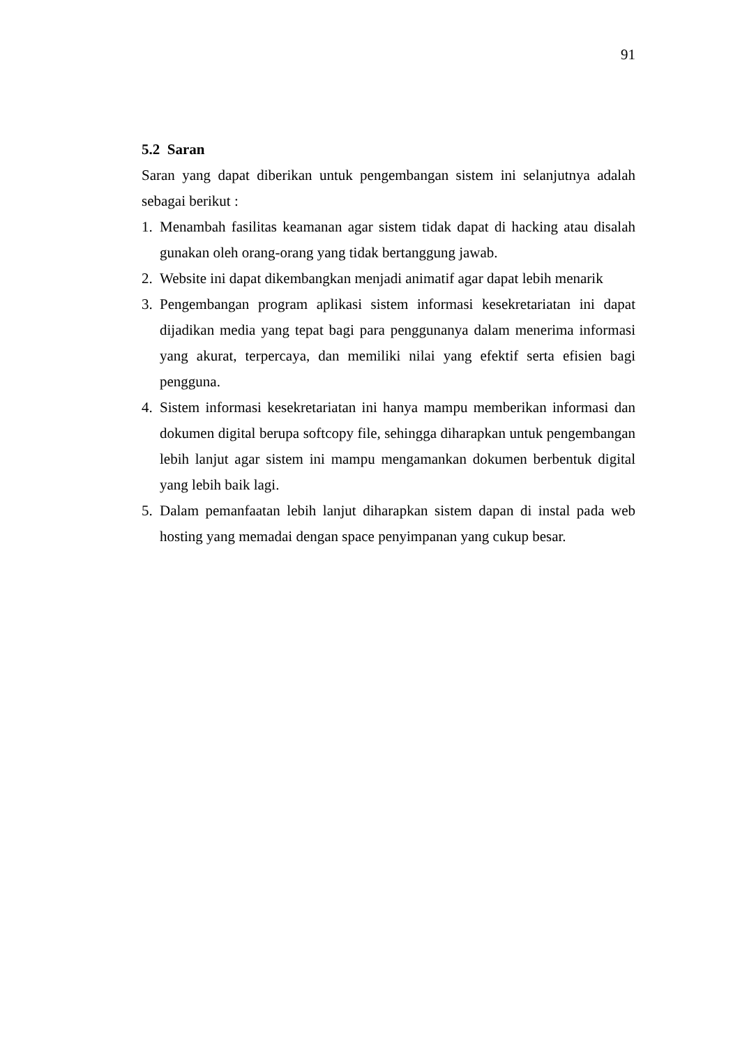91
5.2 Saran
Saran yang dapat diberikan untuk pengembangan sistem ini selanjutnya adalah sebagai berikut :
1. Menambah fasilitas keamanan agar sistem tidak dapat di hacking atau disalah gunakan oleh orang-orang yang tidak bertanggung jawab.
2. Website ini dapat dikembangkan menjadi animatif agar dapat lebih menarik
3. Pengembangan program aplikasi sistem informasi kesekretariatan ini dapat dijadikan media yang tepat bagi para penggunanya dalam menerima informasi yang akurat, terpercaya, dan memiliki nilai yang efektif serta efisien bagi pengguna.
4. Sistem informasi kesekretariatan ini hanya mampu memberikan informasi dan dokumen digital berupa softcopy file, sehingga diharapkan untuk pengembangan lebih lanjut agar sistem ini mampu mengamankan dokumen berbentuk digital yang lebih baik lagi.
5. Dalam pemanfaatan lebih lanjut diharapkan sistem dapan di instal pada web hosting yang memadai dengan space penyimpanan yang cukup besar.